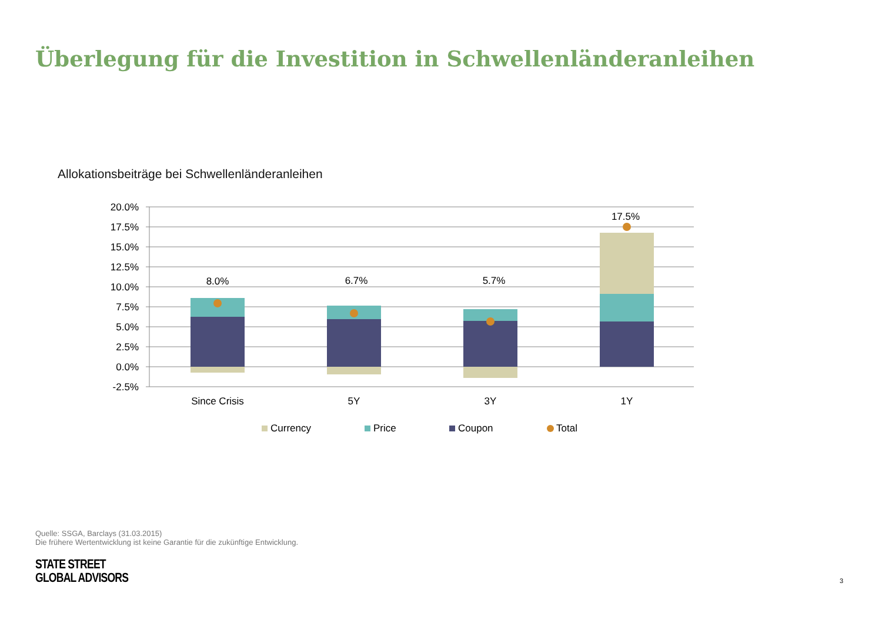Überlegung für die Investition in Schwellenländeranleihen
Allokationsbeiträge bei Schwellenländeranleihen
20.0%
17.5%
15.0%
12.5%
10.0%
7.5%
5.0%
2.5%
0.0%
-2.5%
8.0%
6.7%
5.7%
17.5%
Since Crisis
5Y
3Y
1Y
Currency
Price
Coupon
Total
Quelle: SSGA, Barclays (31.03.2015)
Die frühere Wertentwicklung ist keine Garantie für die zukünftige Entwicklung.
STATE STREET
GLOBAL ADVISORS
3